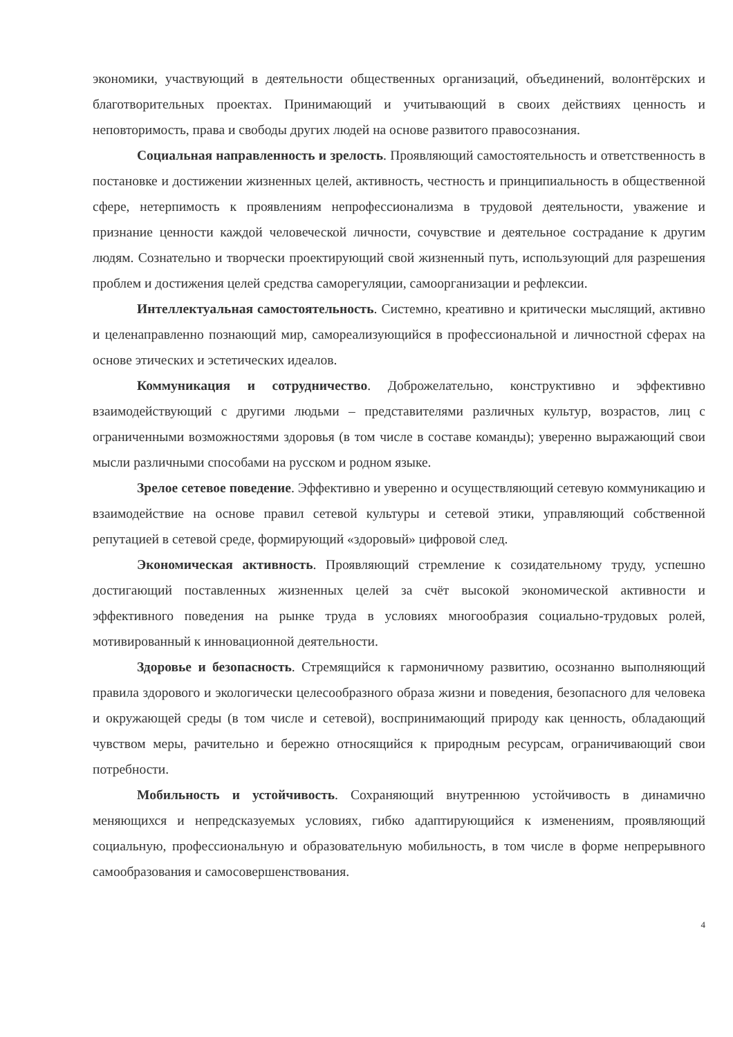экономики, участвующий в деятельности общественных организаций, объединений, волонтёрских и благотворительных проектах. Принимающий и учитывающий в своих действиях ценность и неповторимость, права и свободы других людей на основе развитого правосознания.
Социальная направленность и зрелость. Проявляющий самостоятельность и ответственность в постановке и достижении жизненных целей, активность, честность и принципиальность в общественной сфере, нетерпимость к проявлениям непрофессионализма в трудовой деятельности, уважение и признание ценности каждой человеческой личности, сочувствие и деятельное сострадание к другим людям. Сознательно и творчески проектирующий свой жизненный путь, использующий для разрешения проблем и достижения целей средства саморегуляции, самоорганизации и рефлексии.
Интеллектуальная самостоятельность. Системно, креативно и критически мыслящий, активно и целенаправленно познающий мир, самореализующийся в профессиональной и личностной сферах на основе этических и эстетических идеалов.
Коммуникация и сотрудничество. Доброжелательно, конструктивно и эффективно взаимодействующий с другими людьми – представителями различных культур, возрастов, лиц с ограниченными возможностями здоровья (в том числе в составе команды); уверенно выражающий свои мысли различными способами на русском и родном языке.
Зрелое сетевое поведение. Эффективно и уверенно и осуществляющий сетевую коммуникацию и взаимодействие на основе правил сетевой культуры и сетевой этики, управляющий собственной репутацией в сетевой среде, формирующий «здоровый» цифровой след.
Экономическая активность. Проявляющий стремление к созидательному труду, успешно достигающий поставленных жизненных целей за счёт высокой экономической активности и эффективного поведения на рынке труда в условиях многообразия социально-трудовых ролей, мотивированный к инновационной деятельности.
Здоровье и безопасность. Стремящийся к гармоничному развитию, осознанно выполняющий правила здорового и экологически целесообразного образа жизни и поведения, безопасного для человека и окружающей среды (в том числе и сетевой), воспринимающий природу как ценность, обладающий чувством меры, рачительно и бережно относящийся к природным ресурсам, ограничивающий свои потребности.
Мобильность и устойчивость. Сохраняющий внутреннюю устойчивость в динамично меняющихся и непредсказуемых условиях, гибко адаптирующийся к изменениям, проявляющий социальную, профессиональную и образовательную мобильность, в том числе в форме непрерывного самообразования и самосовершенствования.
4